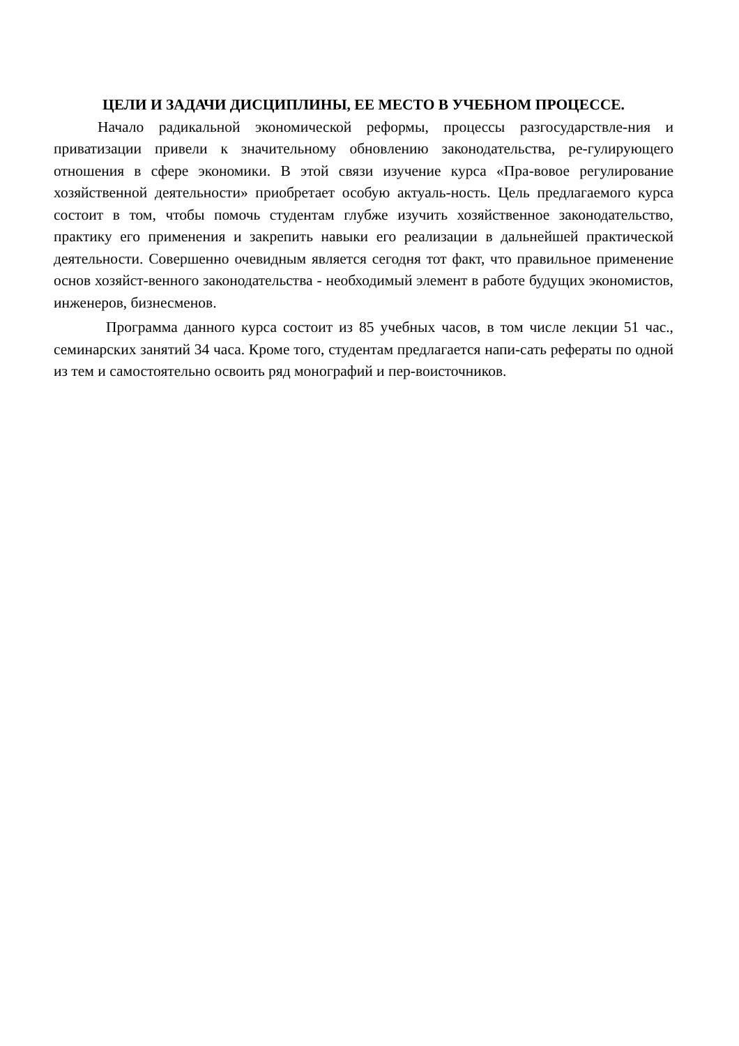ЦЕЛИ И ЗАДАЧИ ДИСЦИПЛИНЫ, ЕЕ МЕСТО В УЧЕБНОМ ПРОЦЕССЕ.
Начало радикальной экономической реформы, процессы разгосударствле-ния и приватизации привели к значительному обновлению законодательства, ре-гулирующего отношения в сфере экономики. В этой связи изучение курса «Пра-вовое регулирование хозяйственной деятельности» приобретает особую актуаль-ность. Цель предлагаемого курса состоит в том, чтобы помочь студентам глубже изучить хозяйственное законодательство, практику его применения и закрепить навыки его реализации в дальнейшей практической деятельности. Совершенно очевидным является сегодня тот факт, что правильное применение основ хозяйст-венного законодательства - необходимый элемент в работе будущих экономистов, инженеров, бизнесменов.
Программа данного курса состоит из 85 учебных часов, в том числе лекции 51 час., семинарских занятий 34 часа. Кроме того, студентам предлагается напи-сать рефераты по одной из тем и самостоятельно освоить ряд монографий и пер-воисточников.